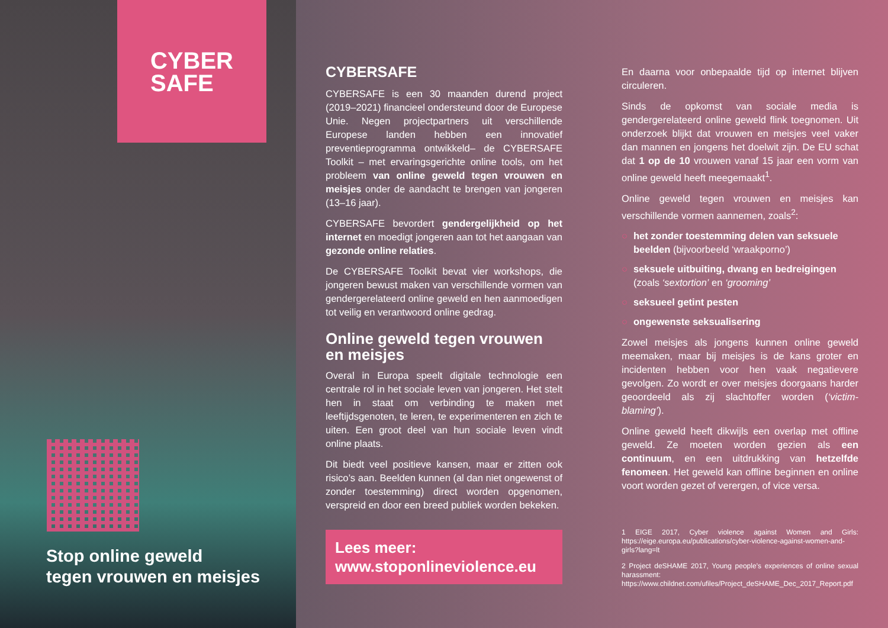CYBER
SAFE
Stop online geweld
tegen vrouwen en meisjes
CYBERSAFE
CYBERSAFE is een 30 maanden durend project (2019–2021) financieel ondersteund door de Europese Unie. Negen projectpartners uit verschillende Europese landen hebben een innovatief preventieprogramma ontwikkeld– de CYBERSAFE Toolkit – met ervaringsgerichte online tools, om het probleem van online geweld tegen vrouwen en meisjes onder de aandacht te brengen van jongeren (13–16 jaar).
CYBERSAFE bevordert gendergelijkheid op het internet en moedigt jongeren aan tot het aangaan van gezonde online relaties.
De CYBERSAFE Toolkit bevat vier workshops, die jongeren bewust maken van verschillende vormen van gendergerelateerd online geweld en hen aanmoedigen tot veilig en verantwoord online gedrag.
Online geweld tegen vrouwen en meisjes
Overal in Europa speelt digitale technologie een centrale rol in het sociale leven van jongeren. Het stelt hen in staat om verbinding te maken met leeftijdsgenoten, te leren, te experimenteren en zich te uiten. Een groot deel van hun sociale leven vindt online plaats.
Dit biedt veel positieve kansen, maar er zitten ook risico’s aan. Beelden kunnen (al dan niet ongewenst of zonder toestemming) direct worden opgenomen, verspreid en door een breed publiek worden bekeken.
Lees meer:
www.stoponlineviolence.eu
En daarna voor onbepaalde tijd op internet blijven circuleren.
Sinds de opkomst van sociale media is gendergerelateerd online geweld flink toegnomen. Uit onderzoek blijkt dat vrouwen en meisjes veel vaker dan mannen en jongens het doelwit zijn. De EU schat dat 1 op de 10 vrouwen vanaf 15 jaar een vorm van online geweld heeft meegemaakt<sup>1</sup>.
Online geweld tegen vrouwen en meisjes kan verschillende vormen aannemen, zoals<sup>2</sup>:
○ het zonder toestemming delen van seksuele beelden (bijvoorbeeld ‘wraakporno’)
○ seksuele uitbuiting, dwang en bedreigingen (zoals ‘sextortion’ en ‘grooming’
○ seksueel getint pesten
○ ongewenste seksualisering
Zowel meisjes als jongens kunnen online geweld meemaken, maar bij meisjes is de kans groter en incidenten hebben voor hen vaak negatievere gevolgen. Zo wordt er over meisjes doorgaans harder geoordeeld als zij slachtoffer worden (‘victim-blaming’).
Online geweld heeft dikwijls een overlap met offline geweld. Ze moeten worden gezien als een continuum, en een uitdrukking van hetzelfde fenomeen. Het geweld kan offline beginnen en online voort worden gezet of verergen, of vice versa.
1 EIGE 2017, Cyber violence against Women and Girls: https://eige.europa.eu/publications/cyber-violence-against-women-and-girls?lang=lt
2 Project deSHAME 2017, Young people’s experiences of online sexual harassment: https://www.childnet.com/ufiles/Project_deSHAME_Dec_2017_Report.pdf